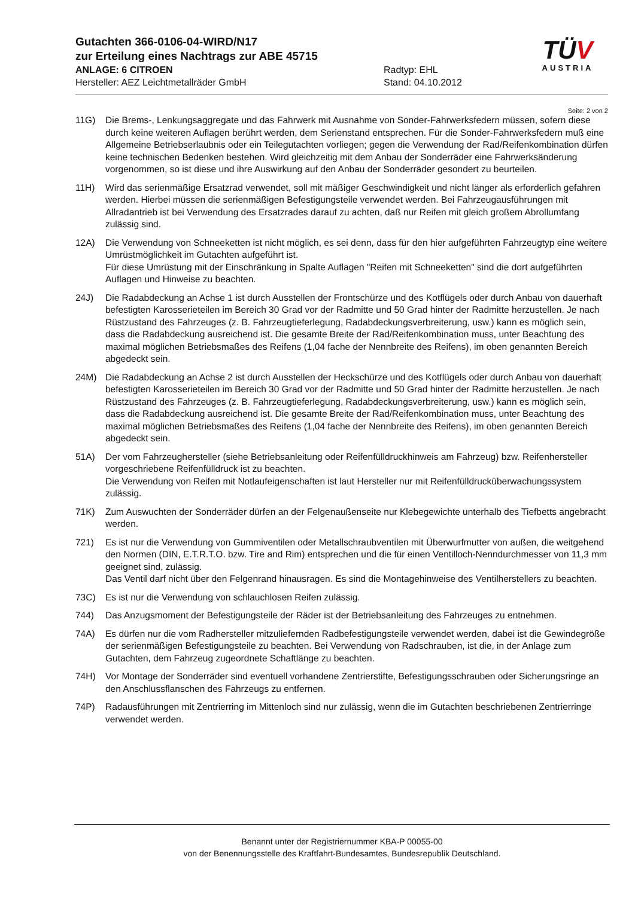Gutachten 366-0106-04-WIRD/N17
zur Erteilung eines Nachtrags zur ABE 45715
ANLAGE: 6 CITROEN Radtyp: EHL
Hersteller: AEZ Leichtmetallräder GmbH Stand: 04.10.2012
TÜV
AUSTRIA
Seite: 2 von 2
11G) Die Brems-, Lenkungsaggregate und das Fahrwerk mit Ausnahme von Sonder-Fahrwerksfedern müssen, sofern diese durch keine weiteren Auflagen berührt werden, dem Serienstand entsprechen. Für die Sonder-Fahrwerksfedern muß eine Allgemeine Betriebserlaubnis oder ein Teilegutachten vorliegen; gegen die Verwendung der Rad/Reifenkombination dürfen keine technischen Bedenken bestehen. Wird gleichzeitig mit dem Anbau der Sonderräder eine Fahrwerksänderung vorgenommen, so ist diese und ihre Auswirkung auf den Anbau der Sonderräder gesondert zu beurteilen.
11H) Wird das serienmäßige Ersatzrad verwendet, soll mit mäßiger Geschwindigkeit und nicht länger als erforderlich gefahren werden. Hierbei müssen die serienmäßigen Befestigungsteile verwendet werden. Bei Fahrzeugausführungen mit Allradantrieb ist bei Verwendung des Ersatzrades darauf zu achten, daß nur Reifen mit gleich großem Abrollumfang zulässig sind.
12A) Die Verwendung von Schneeketten ist nicht möglich, es sei denn, dass für den hier aufgeführten Fahrzeugtyp eine weitere Umrüstmöglichkeit im Gutachten aufgeführt ist.
Für diese Umrüstung mit der Einschränkung in Spalte Auflagen "Reifen mit Schneeketten" sind die dort aufgeführten Auflagen und Hinweise zu beachten.
24J) Die Radabdeckung an Achse 1 ist durch Ausstellen der Frontschürze und des Kotflügels oder durch Anbau von dauerhaft befestigten Karosserieteilen im Bereich 30 Grad vor der Radmitte und 50 Grad hinter der Radmitte herzustellen. Je nach Rüstzustand des Fahrzeuges (z. B. Fahrzeugtieferlegung, Radabdeckungsverbreiterung, usw.) kann es möglich sein, dass die Radabdeckung ausreichend ist. Die gesamte Breite der Rad/Reifenkombination muss, unter Beachtung des maximal möglichen Betriebsmaßes des Reifens (1,04 fache der Nennbreite des Reifens), im oben genannten Bereich abgedeckt sein.
24M) Die Radabdeckung an Achse 2 ist durch Ausstellen der Heckschürze und des Kotflügels oder durch Anbau von dauerhaft befestigten Karosserieteilen im Bereich 30 Grad vor der Radmitte und 50 Grad hinter der Radmitte herzustellen. Je nach Rüstzustand des Fahrzeuges (z. B. Fahrzeugtieferlegung, Radabdeckungsverbreiterung, usw.) kann es möglich sein, dass die Radabdeckung ausreichend ist. Die gesamte Breite der Rad/Reifenkombination muss, unter Beachtung des maximal möglichen Betriebsmaßes des Reifens (1,04 fache der Nennbreite des Reifens), im oben genannten Bereich abgedeckt sein.
51A) Der vom Fahrzeughersteller (siehe Betriebsanleitung oder Reifenfülldruckhinweis am Fahrzeug) bzw. Reifenhersteller vorgeschriebene Reifenfülldruck ist zu beachten.
Die Verwendung von Reifen mit Notlaufeigenschaften ist laut Hersteller nur mit Reifenfülldrucküberwachungssystem zulässig.
71K) Zum Auswuchten der Sonderräder dürfen an der Felgenaußenseite nur Klebegewichte unterhalb des Tiefbetts angebracht werden.
721) Es ist nur die Verwendung von Gummiventilen oder Metallschraubventilen mit Überwurfmutter von außen, die weitgehend den Normen (DIN, E.T.R.T.O. bzw. Tire and Rim) entsprechen und die für einen Ventilloch-Nenndurchmesser von 11,3 mm geeignet sind, zulässig.
Das Ventil darf nicht über den Felgenrand hinausragen. Es sind die Montagehinweise des Ventilherstellers zu beachten.
73C) Es ist nur die Verwendung von schlauchlosen Reifen zulässig.
744) Das Anzugsmoment der Befestigungsteile der Räder ist der Betriebsanleitung des Fahrzeuges zu entnehmen.
74A) Es dürfen nur die vom Radhersteller mitzuliefernden Radbefestigungsteile verwendet werden, dabei ist die Gewindegröße der serienmäßigen Befestigungsteile zu beachten. Bei Verwendung von Radschrauben, ist die, in der Anlage zum Gutachten, dem Fahrzeug zugeordnete Schaftlänge zu beachten.
74H) Vor Montage der Sonderräder sind eventuell vorhandene Zentrierstifte, Befestigungsschrauben oder Sicherungsringe an den Anschlussflanschen des Fahrzeugs zu entfernen.
74P) Radausführungen mit Zentrierring im Mittenloch sind nur zulässig, wenn die im Gutachten beschriebenen Zentrierringe verwendet werden.
Benannt unter der Registriernummer KBA-P 00055-00
von der Benennungsstelle des Kraftfahrt-Bundesamtes, Bundesrepublik Deutschland.